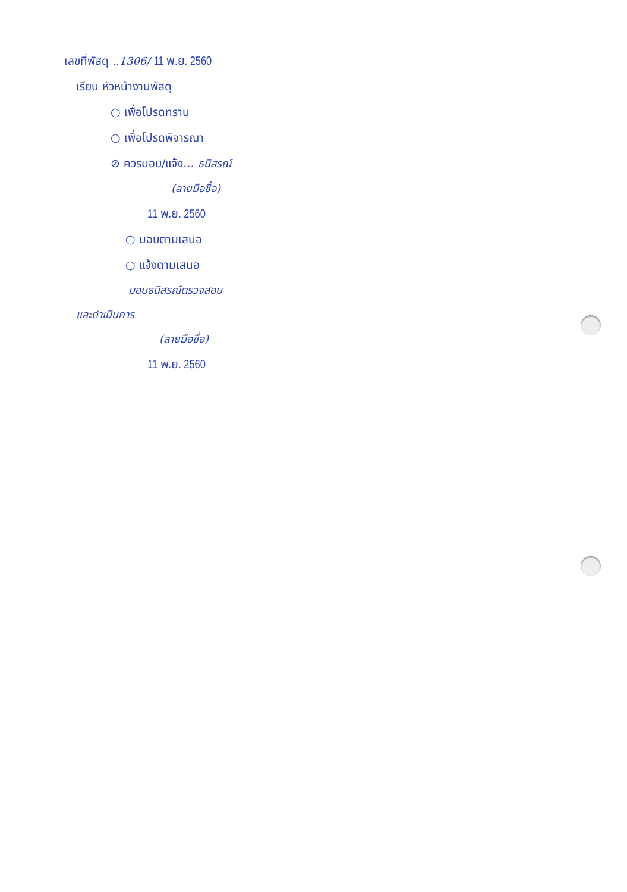เลขที่พัสดุ ..1306/ 11 พ.ย. 2560
เรียน หัวหน้างานพัสดุ
○ เพื่อโปรดทราบ
○ เพื่อโปรดพิจารณา
⊘ ควรมอบ/แจ้ง... ธนิสรณ์
(ลายมือชื่อ)
11 พ.ย. 2560
○ มอบตามเสนอ
○ แจ้งตามเสนอ
มอบธนิสรณ์ตรวจสอบ
และดำเนินการ
(ลายมือชื่อ)
11 พ.ย. 2560